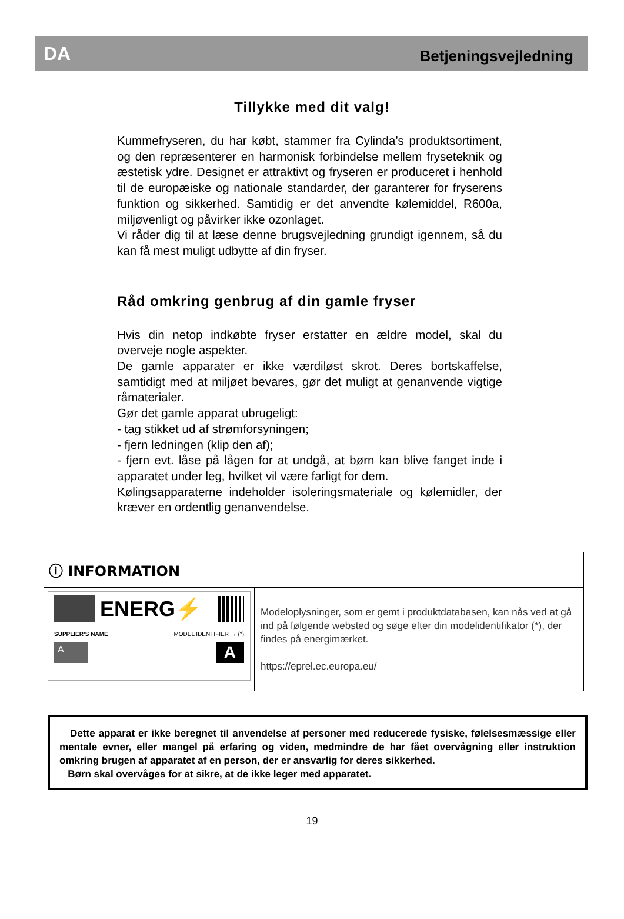DA Betjeningsvejledning
Tillykke med dit valg!
Kummefryseren, du har købt, stammer fra Cylinda’s produktsortiment, og den repræsenterer en harmonisk forbindelse mellem fryseteknik og æstetisk ydre. Designet er attraktivt og fryseren er produceret i henhold til de europæiske og nationale standarder, der garanterer for fryserens funktion og sikkerhed. Samtidig er det anvendte kølemiddel, R600a, miljøvenligt og påvirker ikke ozonlaget.
Vi råder dig til at læse denne brugsvejledning grundigt igennem, så du kan få mest muligt udbytte af din fryser.
Råd omkring genbrug af din gamle fryser
Hvis din netop indkøbte fryser erstatter en ældre model, skal du overveje nogle aspekter.
De gamle apparater er ikke værdiløst skrot. Deres bortskaffelse, samtidigt med at miljøet bevares, gør det muligt at genanvende vigtige råmaterialer.
Gør det gamle apparat ubrugeligt:
- tag stikket ud af strømforsyningen;
- fjern ledningen (klip den af);
- fjern evt. låse på lågen for at undgå, at børn kan blive fanget inde i apparatet under leg, hvilket vil være farligt for dem.
Kølingsapparaterne indeholder isoleringsmateriale og kølemidler, der kræver en ordentlig genanvendelse.
ⓘ INFORMATION
ENERG⚡
SUPPLIER’S NAME MODEL IDENTIFIER → (*)
A A
Modeloplysninger, som er gemt i produktdatabasen, kan nås ved at gå ind på følgende websted og søge efter din modelidentifikator (*), der findes på energimærket.
https://eprel.ec.europa.eu/
Dette apparat er ikke beregnet til anvendelse af personer med reducerede fysiske, følelsesmæssige eller mentale evner, eller mangel på erfaring og viden, medmindre de har fået overvågning eller instruktion omkring brugen af apparatet af en person, der er ansvarlig for deres sikkerhed.
Børn skal overvåges for at sikre, at de ikke leger med apparatet.
19